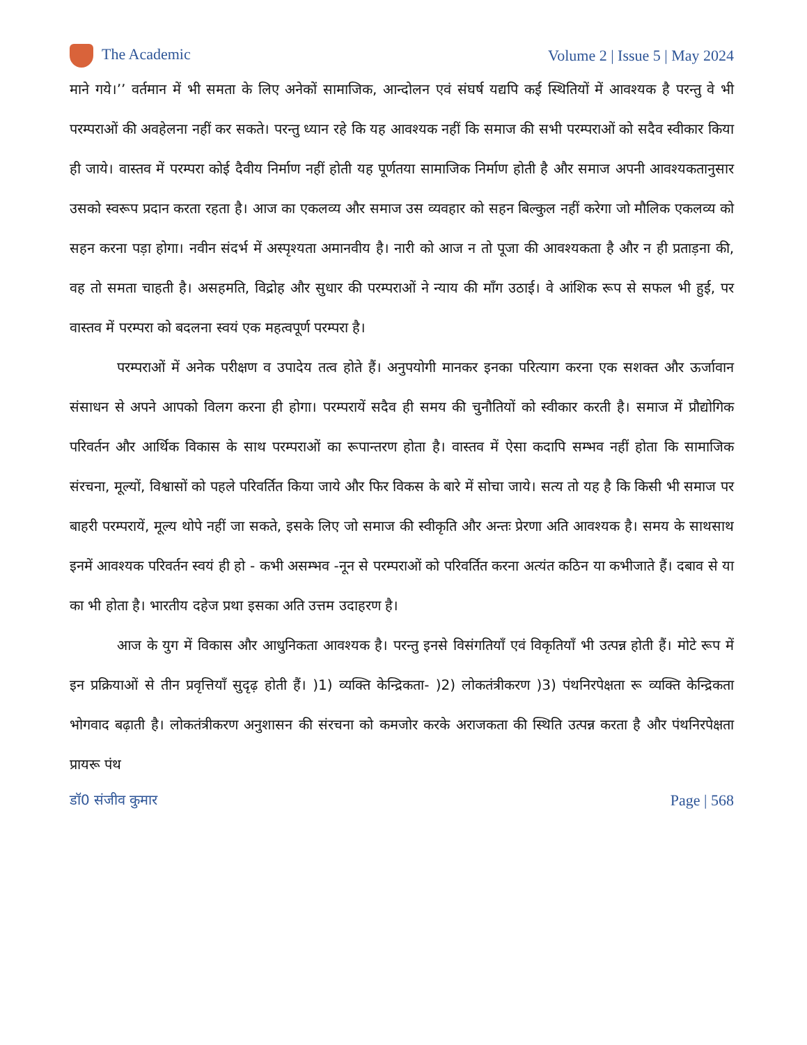The Academic Volume 2 | Issue 5 | May 2024
माने गये।’’ वर्तमान में भी समता के लिए अनेकों सामाजिक, आन्दोलन एवं संघर्ष यद्यपि कई स्थितियों में आवश्यक है परन्तु वे भी परम्पराओं की अवहेलना नहीं कर सकते। परन्तु ध्यान रहे कि यह आवश्यक नहीं कि समाज की सभी परम्पराओं को सदैव स्वीकार किया ही जाये। वास्तव में परम्परा कोई दैवीय निर्माण नहीं होती यह पूर्णतया सामाजिक निर्माण होती है और समाज अपनी आवश्यकतानुसार उसको स्वरूप प्रदान करता रहता है। आज का एकलव्य और समाज उस व्यवहार को सहन बिल्कुल नहीं करेगा जो मौलिक एकलव्य को सहन करना पड़ा होगा। नवीन संदर्भ में अस्पृश्यता अमानवीय है। नारी को आज न तो पूजा की आवश्यकता है और न ही प्रताड़ना की, वह तो समता चाहती है। असहमति, विद्रोह और सुधार की परम्पराओं ने न्याय की माँग उठाई। वे आंशिक रूप से सफल भी हुई, पर वास्तव में परम्परा को बदलना स्वयं एक महत्वपूर्ण परम्परा है।
परम्पराओं में अनेक परीक्षण व उपादेय तत्व होते हैं। अनुपयोगी मानकर इनका परित्याग करना एक सशक्त और ऊर्जावान संसाधन से अपने आपको विलग करना ही होगा। परम्परायें सदैव ही समय की चुनौतियों को स्वीकार करती है। समाज में प्रौद्योगिक परिवर्तन और आर्थिक विकास के साथ परम्पराओं का रूपान्तरण होता है। वास्तव में ऐसा कदापि सम्भव नहीं होता कि सामाजिक संरचना, मूल्यों, विश्वासों को पहले परिवर्तित किया जाये और फिर विकस के बारे में सोचा जाये। सत्य तो यह है कि किसी भी समाज पर बाहरी परम्परायें, मूल्य थोपे नहीं जा सकते, इसके लिए जो समाज की स्वीकृति और अन्तः प्रेरणा अति आवश्यक है। समय के साथसाथ इनमें आवश्यक परिवर्तन स्वयं ही हो - कभी असम्भव -नून से परम्पराओं को परिवर्तित करना अत्यंत कठिन या कभीजाते हैं। दबाव से या का भी होता है। भारतीय दहेज प्रथा इसका अति उत्तम उदाहरण है।
आज के युग में विकास और आधुनिकता आवश्यक है। परन्तु इनसे विसंगतियाँ एवं विकृतियाँ भी उत्पन्न होती हैं। मोटे रूप में इन प्रक्रियाओं से तीन प्रवृत्तियाँ सुदृढ़ होती हैं। )1) व्यक्ति केन्द्रिकता- )2) लोकतंत्रीकरण )3) पंथनिरपेक्षता रू व्यक्ति केन्द्रिकता भोगवाद बढ़ाती है। लोकतंत्रीकरण अनुशासन की संरचना को कमजोर करके अराजकता की स्थिति उत्पन्न करता है और पंथनिरपेक्षता प्रायरू पंथ
डॉ0 संजीव कुमार Page | 568